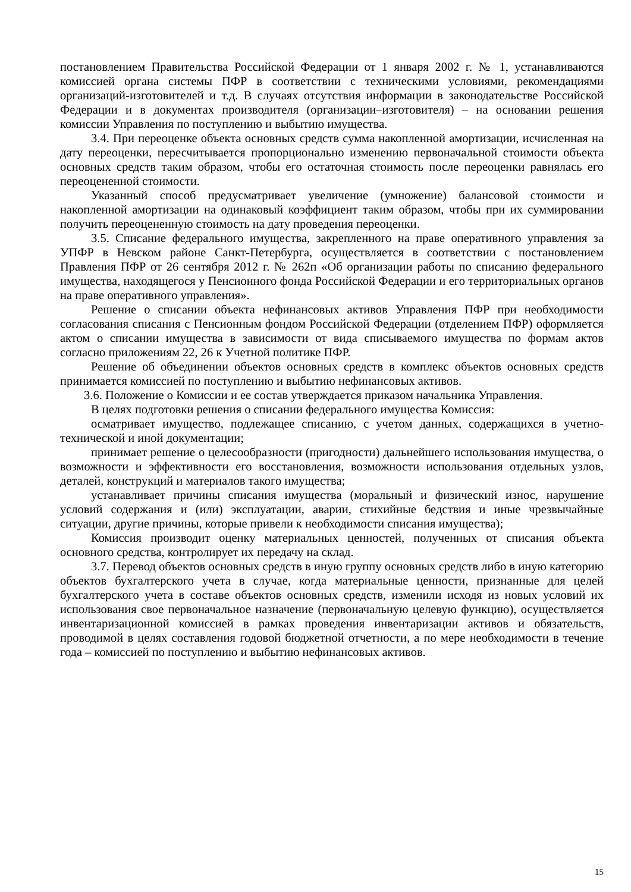постановлением Правительства Российской Федерации от 1 января 2002 г. № 1, устанавливаются комиссией органа системы ПФР в соответствии с техническими условиями, рекомендациями организаций-изготовителей и т.д. В случаях отсутствия информации в законодательстве Российской Федерации и в документах производителя (организации–изготовителя) – на основании решения комиссии Управления по поступлению и выбытию имущества.
3.4. При переоценке объекта основных средств сумма накопленной амортизации, исчисленная на дату переоценки, пересчитывается пропорционально изменению первоначальной стоимости объекта основных средств таким образом, чтобы его остаточная стоимость после переоценки равнялась его переоцененной стоимости.
Указанный способ предусматривает увеличение (умножение) балансовой стоимости и накопленной амортизации на одинаковый коэффициент таким образом, чтобы при их суммировании получить переоцененную стоимость на дату проведения переоценки.
3.5. Списание федерального имущества, закрепленного на праве оперативного управления за УПФР в Невском районе Санкт-Петербурга, осуществляется в соответствии с постановлением Правления ПФР от 26 сентября 2012 г. № 262п «Об организации работы по списанию федерального имущества, находящегося у Пенсионного фонда Российской Федерации и его территориальных органов на праве оперативного управления».
Решение о списании объекта нефинансовых активов Управления ПФР при необходимости согласования списания с Пенсионным фондом Российской Федерации (отделением ПФР) оформляется актом о списании имущества в зависимости от вида списываемого имущества по формам актов согласно приложениям 22, 26 к Учетной политике ПФР.
Решение об объединении объектов основных средств в комплекс объектов основных средств принимается комиссией по поступлению и выбытию нефинансовых активов.
3.6. Положение о Комиссии и ее состав утверждается приказом начальника Управления.
В целях подготовки решения о списании федерального имущества Комиссия:
осматривает имущество, подлежащее списанию, с учетом данных, содержащихся в учетно-технической и иной документации;
принимает решение о целесообразности (пригодности) дальнейшего использования имущества, о возможности и эффективности его восстановления, возможности использования отдельных узлов, деталей, конструкций и материалов такого имущества;
устанавливает причины списания имущества (моральный и физический износ, нарушение условий содержания и (или) эксплуатации, аварии, стихийные бедствия и иные чрезвычайные ситуации, другие причины, которые привели к необходимости списания имущества);
Комиссия производит оценку материальных ценностей, полученных от списания объекта основного средства, контролирует их передачу на склад.
3.7. Перевод объектов основных средств в иную группу основных средств либо в иную категорию объектов бухгалтерского учета в случае, когда материальные ценности, признанные для целей бухгалтерского учета в составе объектов основных средств, изменили исходя из новых условий их использования свое первоначальное назначение (первоначальную целевую функцию), осуществляется инвентаризационной комиссией в рамках проведения инвентаризации активов и обязательств, проводимой в целях составления годовой бюджетной отчетности, а по мере необходимости в течение года – комиссией по поступлению и выбытию нефинансовых активов.
15